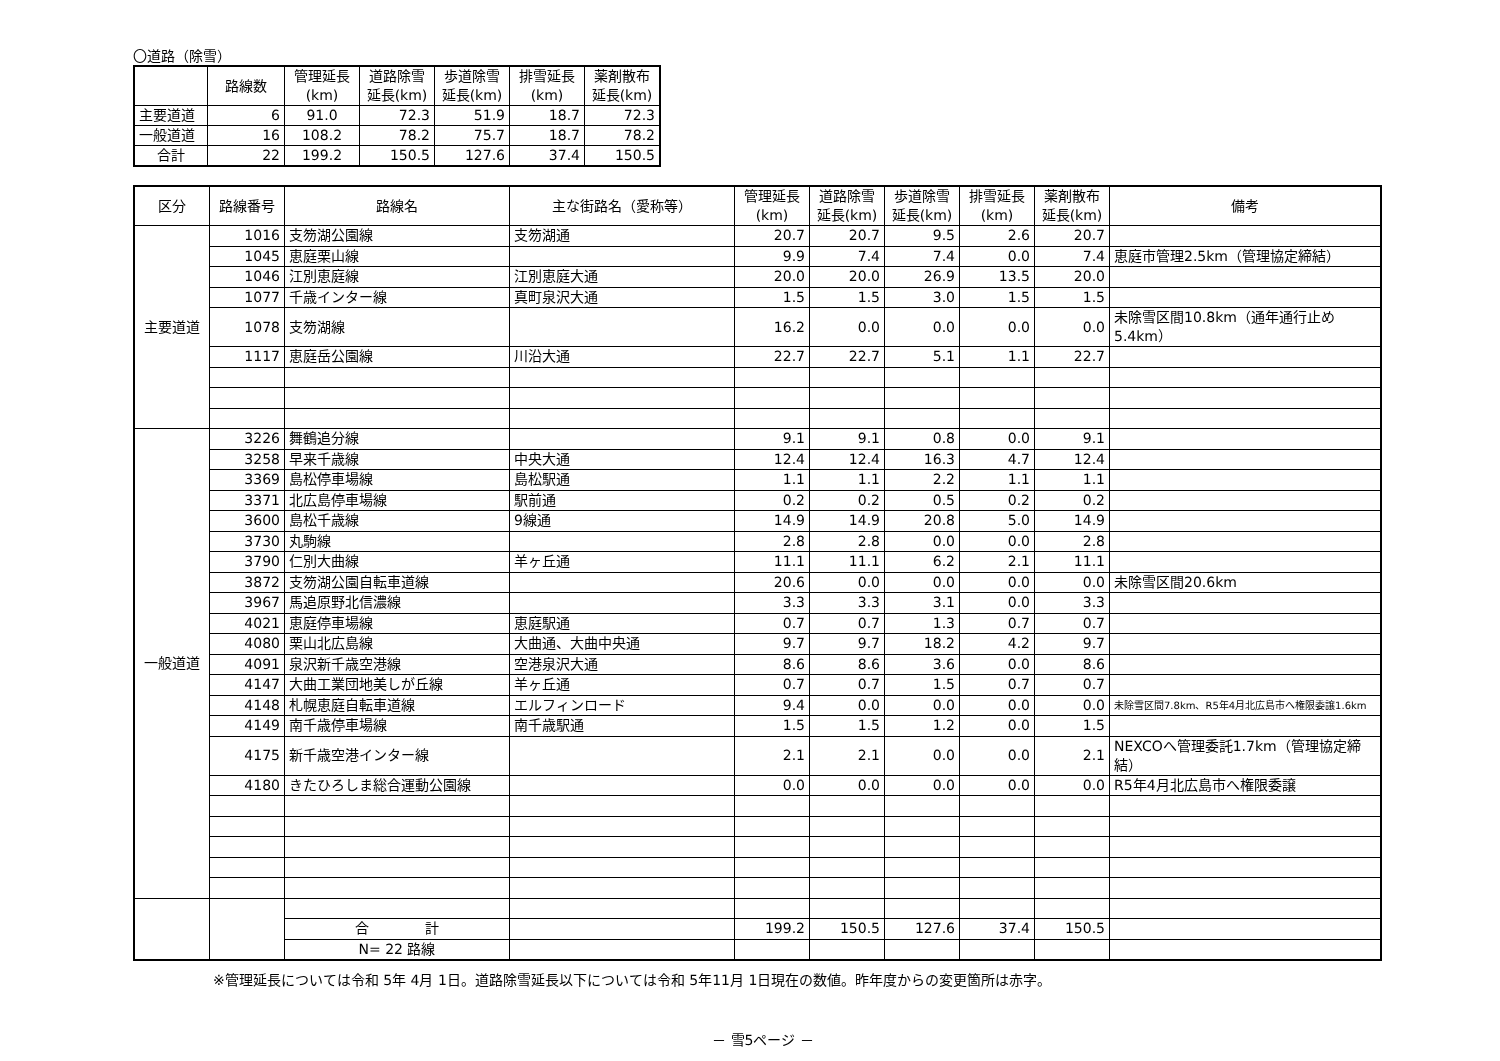〇道路（除雪）
| | 路線数 | 管理延長 (km) | 道路除雪 延長(km) | 歩道除雪 延長(km) | 排雪延長 (km) | 薬剤散布 延長(km) |
| --- | --- | --- | --- | --- | --- | --- |
| 主要道道 | 6 | 91.0 | 72.3 | 51.9 | 18.7 | 72.3 |
| 一般道道 | 16 | 108.2 | 78.2 | 75.7 | 18.7 | 78.2 |
| 合計 | 22 | 199.2 | 150.5 | 127.6 | 37.4 | 150.5 |
| 区分 | 路線番号 | 路線名 | 主な街路名（愛称等） | 管理延長 (km) | 道路除雪 延長(km) | 歩道除雪 延長(km) | 排雪延長 (km) | 薬剤散布 延長(km) | 備考 |
| --- | --- | --- | --- | --- | --- | --- | --- | --- | --- |
| 主要道道 | 1016 | 支笏湖公園線 | 支笏湖通 | 20.7 | 20.7 | 9.5 | 2.6 | 20.7 | |
| | 1045 | 恵庭栗山線 | | 9.9 | 7.4 | 7.4 | 0.0 | 7.4 | 恵庭市管理2.5km（管理協定締結） |
| | 1046 | 江別恵庭線 | 江別恵庭大通 | 20.0 | 20.0 | 26.9 | 13.5 | 20.0 | |
| | 1077 | 千歳インター線 | 真町泉沢大通 | 1.5 | 1.5 | 3.0 | 1.5 | 1.5 | |
| | 1078 | 支笏湖線 | | 16.2 | 0.0 | 0.0 | 0.0 | 0.0 | 未除雪区間10.8km（通年通行止め5.4km） |
| | 1117 | 恵庭岳公園線 | 川沿大通 | 22.7 | 22.7 | 5.1 | 1.1 | 22.7 | |
| 一般道道 | 3226 | 舞鶴追分線 | | 9.1 | 9.1 | 0.8 | 0.0 | 9.1 | |
| | 3258 | 早来千歳線 | 中央大通 | 12.4 | 12.4 | 16.3 | 4.7 | 12.4 | |
| | 3369 | 島松停車場線 | 島松駅通 | 1.1 | 1.1 | 2.2 | 1.1 | 1.1 | |
| | 3371 | 北広島停車場線 | 駅前通 | 0.2 | 0.2 | 0.5 | 0.2 | 0.2 | |
| | 3600 | 島松千歳線 | 9線通 | 14.9 | 14.9 | 20.8 | 5.0 | 14.9 | |
| | 3730 | 丸駒線 | | 2.8 | 2.8 | 0.0 | 0.0 | 2.8 | |
| | 3790 | 仁別大曲線 | 羊ヶ丘通 | 11.1 | 11.1 | 6.2 | 2.1 | 11.1 | |
| | 3872 | 支笏湖公園自転車道線 | | 20.6 | 0.0 | 0.0 | 0.0 | 0.0 | 未除雪区間20.6km |
| | 3967 | 馬追原野北信濃線 | | 3.3 | 3.3 | 3.1 | 0.0 | 3.3 | |
| | 4021 | 恵庭停車場線 | 恵庭駅通 | 0.7 | 0.7 | 1.3 | 0.7 | 0.7 | |
| | 4080 | 栗山北広島線 | 大曲通、大曲中央通 | 9.7 | 9.7 | 18.2 | 4.2 | 9.7 | |
| | 4091 | 泉沢新千歳空港線 | 空港泉沢大通 | 8.6 | 8.6 | 3.6 | 0.0 | 8.6 | |
| | 4147 | 大曲工業団地美しが丘線 | 羊ヶ丘通 | 0.7 | 0.7 | 1.5 | 0.7 | 0.7 | |
| | 4148 | 札幌恵庭自転車道線 | エルフィンロード | 9.4 | 0.0 | 0.0 | 0.0 | 0.0 | 未除雪区間7.8km、R5年4月北広島市へ権限委譲1.6km |
| | 4149 | 南千歳停車場線 | 南千歳駅通 | 1.5 | 1.5 | 1.2 | 0.0 | 1.5 | |
| | 4175 | 新千歳空港インター線 | | 2.1 | 2.1 | 0.0 | 0.0 | 2.1 | NEXCOへ管理委託1.7km（管理協定締結） |
| | 4180 | きたひろしま総合運動公園線 | | 0.0 | 0.0 | 0.0 | 0.0 | 0.0 | R5年4月北広島市へ権限委譲 |
| | | 合 計 | | 199.2 | 150.5 | 127.6 | 37.4 | 150.5 | |
| | | N= 22 路線 | | | | | | | |
※管理延長については令和 5年 4月 1日。道路除雪延長以下については令和 5年11月 1日現在の数値。昨年度からの変更箇所は赤字。
－ 雪5ページ －